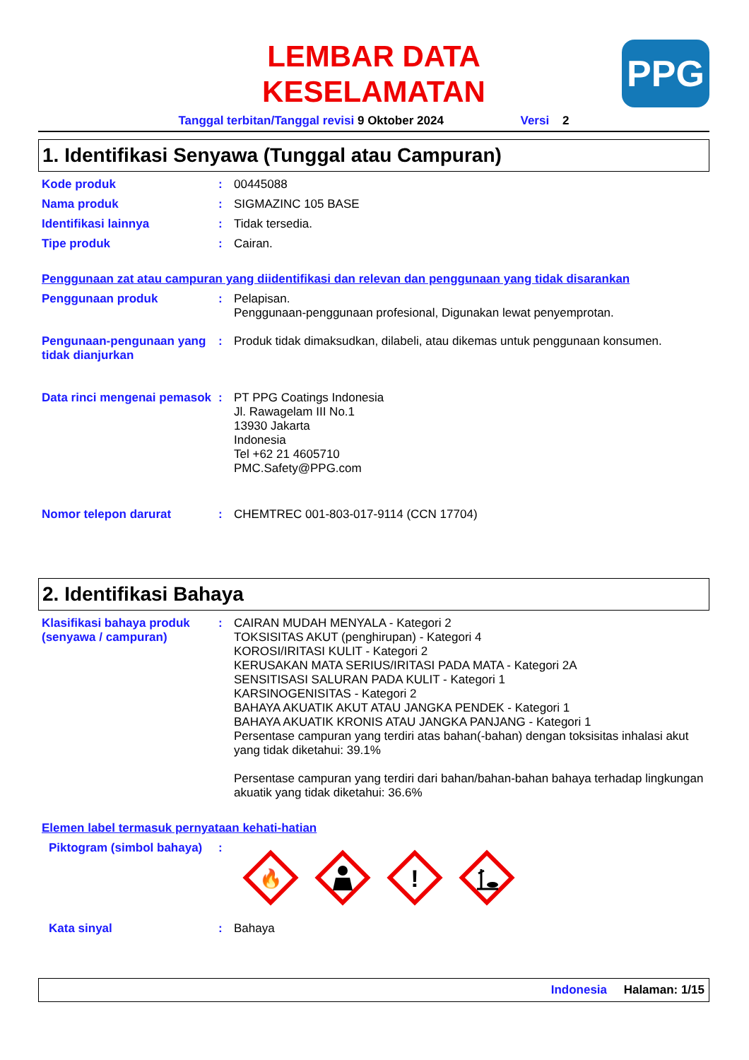LEMBAR DATA
KESELAMATAN
PPG
Tanggal terbitan/Tanggal revisi 9 Oktober 2024 Versi 2
1. Identifikasi Senyawa (Tunggal atau Campuran)
Kode produk : 00445088
Nama produk : SIGMAZINC 105 BASE
Identifikasi lainnya : Tidak tersedia.
Tipe produk : Cairan.
Penggunaan zat atau campuran yang diidentifikasi dan relevan dan penggunaan yang tidak disarankan
Penggunaan produk : Pelapisan.
Penggunaan-penggunaan profesional, Digunakan lewat penyemprotan.
Pengunaan-pengunaan yang tidak dianjurkan
: Produk tidak dimaksudkan, dilabeli, atau dikemas untuk penggunaan konsumen.
Data rinci mengenai pemasok
: PT PPG Coatings Indonesia
Jl. Rawagelam III No.1
13930 Jakarta
Indonesia
Tel +62 21 4605710
PMC.Safety@PPG.com
Nomor telepon darurat : CHEMTREC 001-803-017-9114 (CCN 17704)
2. Identifikasi Bahaya
Klasifikasi bahaya produk (senyawa / campuran)
: CAIRAN MUDAH MENYALA - Kategori 2
TOKSISITAS AKUT (penghirupan) - Kategori 4
KOROSI/IRITASI KULIT - Kategori 2
KERUSAKAN MATA SERIUS/IRITASI PADA MATA - Kategori 2A
SENSITISASI SALURAN PADA KULIT - Kategori 1
KARSINOGENISITAS - Kategori 2
BAHAYA AKUATIK AKUT ATAU JANGKA PENDEK - Kategori 1
BAHAYA AKUATIK KRONIS ATAU JANGKA PANJANG - Kategori 1
Persentase campuran yang terdiri atas bahan(-bahan) dengan toksisitas inhalasi akut yang tidak diketahui: 39.1%
Persentase campuran yang terdiri dari bahan/bahan-bahan bahaya terhadap lingkungan akuatik yang tidak diketahui: 36.6%
Elemen label termasuk pernyataan kehati-hatian
Piktogram (simbol bahaya)
:
🔥
!
Kata sinyal : Bahaya
Indonesia Halaman: 1/15